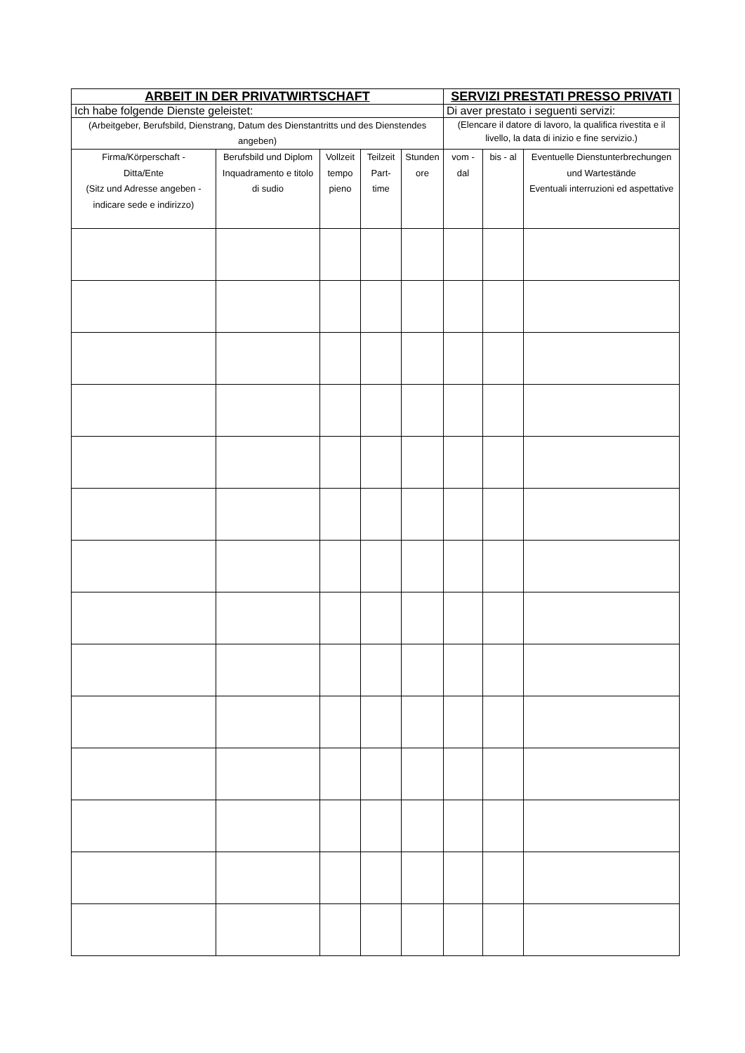| ARBEIT IN DER PRIVATWIRTSCHAFT | | | | | SERVIZI PRESTATI PRESSO PRIVATI | | |
| --- | --- | --- | --- | --- | --- | --- | --- |
| Ich habe folgende Dienste geleistet: | | | | | Di aver prestato i seguenti servizi: | | |
| (Arbeitgeber, Berufsbild, Dienstrang, Datum des Dienstantritts und des Dienstendes angeben) | | | | | (Elencare il datore di lavoro, la qualifica rivestita e il livello, la data di inizio e fine servizio.) | | |
| Firma/Körperschaft - Ditta/Ente (Sitz und Adresse angeben - indicare sede e indirizzo) | Berufsbild und Diplom Inquadramento e titolo di sudio | Vollzeit tempo pieno | Teilzeit Part-time | Stunden ore | vom - dal | bis - al | Eventuelle Dienstunterbrechungen und Wartestände Eventuali interruzioni ed aspettative |